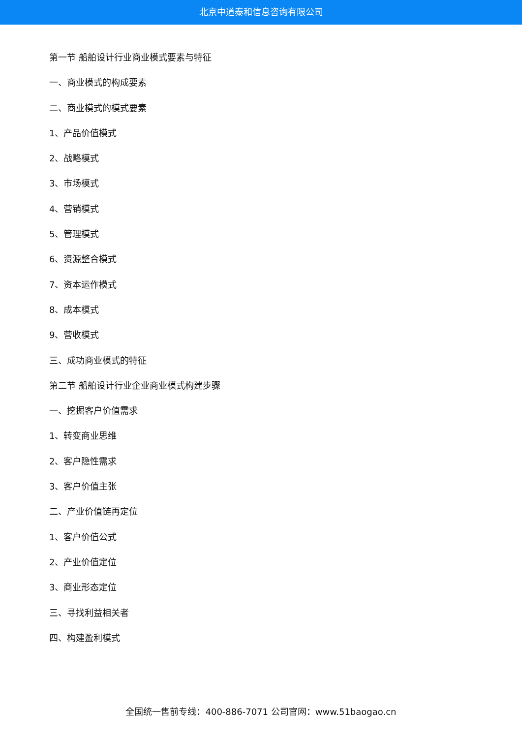北京中道泰和信息咨询有限公司
第一节 船舶设计行业商业模式要素与特征
一、商业模式的构成要素
二、商业模式的模式要素
1、产品价值模式
2、战略模式
3、市场模式
4、营销模式
5、管理模式
6、资源整合模式
7、资本运作模式
8、成本模式
9、营收模式
三、成功商业模式的特征
第二节 船舶设计行业企业商业模式构建步骤
一、挖掘客户价值需求
1、转变商业思维
2、客户隐性需求
3、客户价值主张
二、产业价值链再定位
1、客户价值公式
2、产业价值定位
3、商业形态定位
三、寻找利益相关者
四、构建盈利模式
全国统一售前专线：400-886-7071 公司官网：www.51baogao.cn